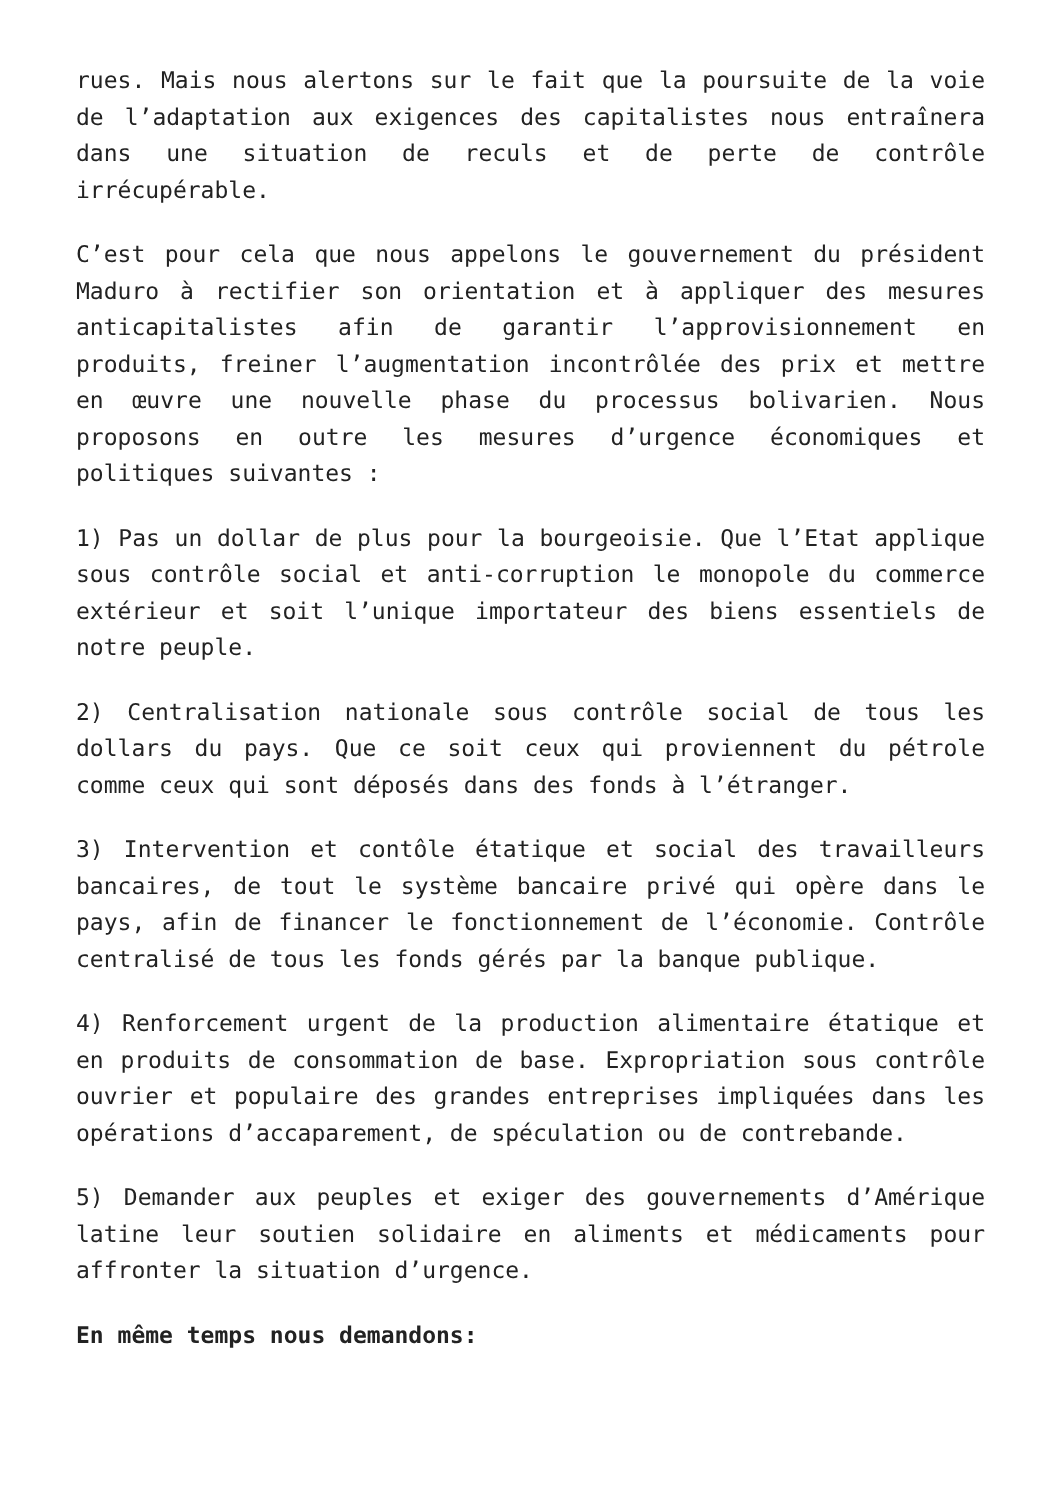rues. Mais nous alertons sur le fait que la poursuite de la voie de l’adaptation aux exigences des capitalistes nous entraînera dans une situation de reculs et de perte de contrôle irrécupérable.
C’est pour cela que nous appelons le gouvernement du président Maduro à rectifier son orientation et à appliquer des mesures anticapitalistes afin de garantir l’approvisionnement en produits, freiner l’augmentation incontrôlée des prix et mettre en œuvre une nouvelle phase du processus bolivarien. Nous proposons en outre les mesures d’urgence économiques et politiques suivantes :
1) Pas un dollar de plus pour la bourgeoisie. Que l’Etat applique sous contrôle social et anti-corruption le monopole du commerce extérieur et soit l’unique importateur des biens essentiels de notre peuple.
2) Centralisation nationale sous contrôle social de tous les dollars du pays. Que ce soit ceux qui proviennent du pétrole comme ceux qui sont déposés dans des fonds à l’étranger.
3) Intervention et contôle étatique et social des travailleurs bancaires, de tout le système bancaire privé qui opère dans le pays, afin de financer le fonctionnement de l’économie. Contrôle centralisé de tous les fonds gérés par la banque publique.
4) Renforcement urgent de la production alimentaire étatique et en produits de consommation de base. Expropriation sous contrôle ouvrier et populaire des grandes entreprises impliquées dans les opérations d’accaparement, de spéculation ou de contrebande.
5) Demander aux peuples et exiger des gouvernements d’Amérique latine leur soutien solidaire en aliments et médicaments pour affronter la situation d’urgence.
En même temps nous demandons: